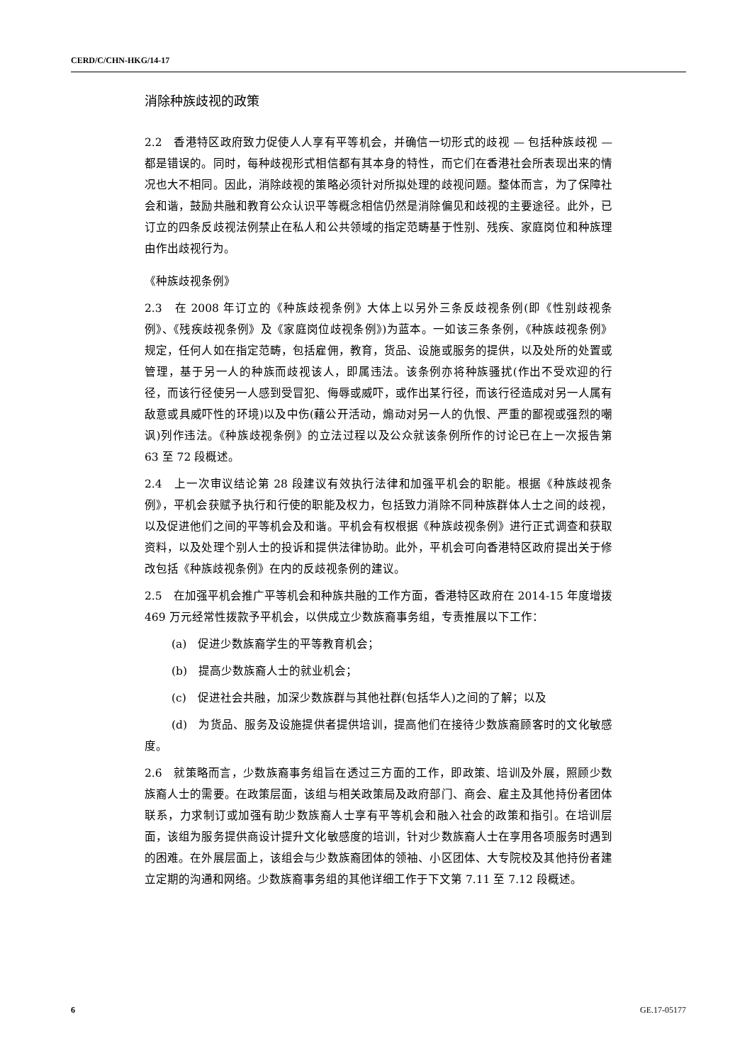CERD/C/CHN-HKG/14-17
消除种族歧视的政策
2.2　香港特区政府致力促使人人享有平等机会，并确信一切形式的歧视 — 包括种族歧视 — 都是错误的。同时，每种歧视形式相信都有其本身的特性，而它们在香港社会所表现出来的情况也大不相同。因此，消除歧视的策略必须针对所拟处理的歧视问题。整体而言，为了保障社会和谐，鼓励共融和教育公众认识平等概念相信仍然是消除偏见和歧视的主要途径。此外，已订立的四条反歧视法例禁止在私人和公共领域的指定范畴基于性别、残疾、家庭岗位和种族理由作出歧视行为。
《种族歧视条例》
2.3　在 2008 年订立的《种族歧视条例》大体上以另外三条反歧视条例(即《性别歧视条例》、《残疾歧视条例》及《家庭岗位歧视条例》)为蓝本。一如该三条条例，《种族歧视条例》规定，任何人如在指定范畴，包括雇佣，教育，货品、设施或服务的提供，以及处所的处置或管理，基于另一人的种族而歧视该人，即属违法。该条例亦将种族骚扰(作出不受欢迎的行径，而该行径使另一人感到受冒犯、侮辱或威吓，或作出某行径，而该行径造成对另一人属有敌意或具威吓性的环境)以及中伤(藉公开活动，煽动对另一人的仇恨、严重的鄙视或强烈的嘲讽)列作违法。《种族歧视条例》的立法过程以及公众就该条例所作的讨论已在上一次报告第 63 至 72 段概述。
2.4　上一次审议结论第 28 段建议有效执行法律和加强平机会的职能。根据《种族歧视条例》，平机会获赋予执行和行使的职能及权力，包括致力消除不同种族群体人士之间的歧视，以及促进他们之间的平等机会及和谐。平机会有权根据《种族歧视条例》进行正式调查和获取资料，以及处理个别人士的投诉和提供法律协助。此外，平机会可向香港特区政府提出关于修改包括《种族歧视条例》在内的反歧视条例的建议。
2.5　在加强平机会推广平等机会和种族共融的工作方面，香港特区政府在 2014-15 年度增拨 469 万元经常性拨款予平机会，以供成立少数族裔事务组，专责推展以下工作：
(a)　促进少数族裔学生的平等教育机会；
(b)　提高少数族裔人士的就业机会；
(c)　促进社会共融，加深少数族群与其他社群(包括华人)之间的了解；以及
(d)　为货品、服务及设施提供者提供培训，提高他们在接待少数族裔顾客时的文化敏感度。
2.6　就策略而言，少数族裔事务组旨在透过三方面的工作，即政策、培训及外展，照顾少数族裔人士的需要。在政策层面，该组与相关政策局及政府部门、商会、雇主及其他持份者团体联系，力求制订或加强有助少数族裔人士享有平等机会和融入社会的政策和指引。在培训层面，该组为服务提供商设计提升文化敏感度的培训，针对少数族裔人士在享用各项服务时遇到的困难。在外展层面上，该组会与少数族裔团体的领袖、小区团体、大专院校及其他持份者建立定期的沟通和网络。少数族裔事务组的其他详细工作于下文第 7.11 至 7.12 段概述。
6 GE.17-05177